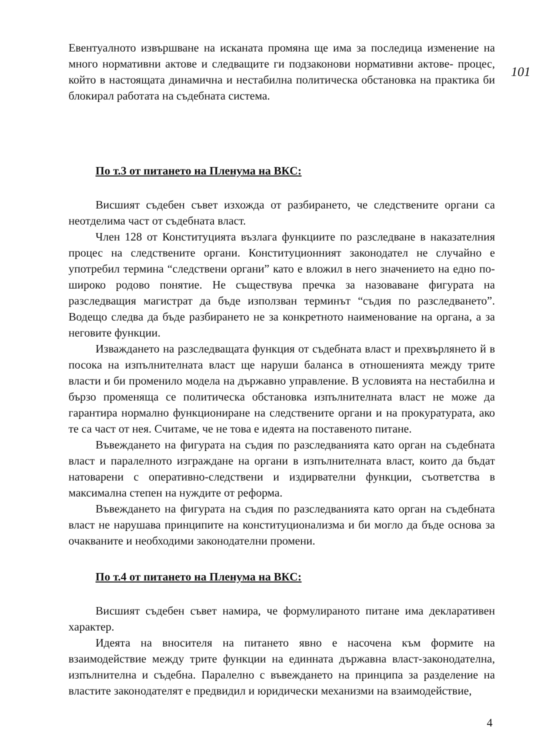101
Евентуалното извършване на исканата промяна ще има за последица изменение на много нормативни актове и следващите ги подзаконови нормативни актове- процес, който в настоящата динамична и нестабилна политическа обстановка на практика би блокирал работата на съдебната система.
По т.3 от питането на Пленума на ВКС:
Висшият съдебен съвет изхожда от разбирането, че следствените органи са неотделима част от съдебната власт.
Член 128 от Конституцията възлага функциите по разследване в наказателния процес на следствените органи. Конституционният законодател не случайно е употребил термина “следствени органи” като е вложил в него значението на едно по-широко родово понятие. Не съществува пречка за назоваване фигурата на разследващия магистрат да бъде използван терминът “съдия по разследването”. Водещо следва да бъде разбирането не за конкретното наименование на органа, а за неговите функции.
Изваждането на разследващата функция от съдебната власт и прехвърлянето й в посока на изпълнителната власт ще наруши баланса в отношенията между трите власти и би променило модела на държавно управление. В условията на нестабилна и бързо променяща се политическа обстановка изпълнителната власт не може да гарантира нормално функциониране на следствените органи и на прокуратурата, ако те са част от нея. Считаме, че не това е идеята на поставеното питане.
Въвеждането на фигурата на съдия по разследванията като орган на съдебната власт и паралелното изграждане на органи в изпълнителната власт, които да бъдат натоварени с оперативно-следствени и издирвателни функции, съответства в максимална степен на нуждите от реформа.
Въвеждането на фигурата на съдия по разследванията като орган на съдебната власт не нарушава принципите на конституционализма и би могло да бъде основа за очакваните и необходими законодателни промени.
По т.4 от питането на Пленума на ВКС:
Висшият съдебен съвет намира, че формулираното питане има декларативен характер.
Идеята на вносителя на питането явно е насочена към формите на взаимодействие между трите функции на единната държавна власт-законодателна, изпълнителна и съдебна. Паралелно с въвеждането на принципа за разделение на властите законодателят е предвидил и юридически механизми на взаимодействие,
4